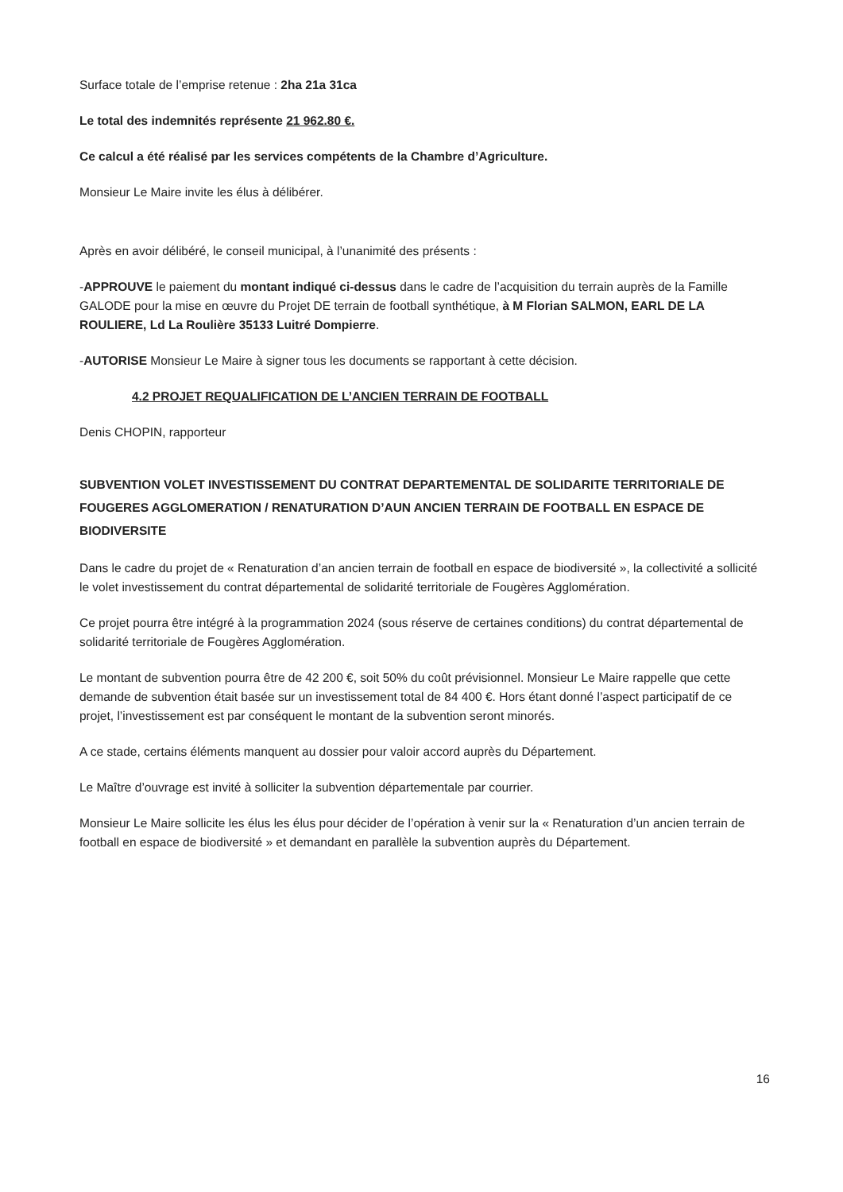Surface totale de l’emprise retenue : 2ha 21a 31ca
Le total des indemnités représente 21 962.80 €.
Ce calcul a été réalisé par les services compétents de la Chambre d’Agriculture.
Monsieur Le Maire invite les élus à délibérer.
Après en avoir délibéré, le conseil municipal, à l’unanimité des présents :
-APPROUVE le paiement du montant indiqué ci-dessus dans le cadre de l’acquisition du terrain auprès de la Famille GALODE pour la mise en œuvre du Projet DE terrain de football synthétique, à M Florian SALMON, EARL DE LA ROULIERE, Ld La Roulière 35133 Luitré Dompierre.
-AUTORISE Monsieur Le Maire à signer tous les documents se rapportant à cette décision.
4.2 PROJET REQUALIFICATION DE L’ANCIEN TERRAIN DE FOOTBALL
Denis CHOPIN, rapporteur
SUBVENTION VOLET INVESTISSEMENT DU CONTRAT DEPARTEMENTAL DE SOLIDARITE TERRITORIALE DE FOUGERES AGGLOMERATION / RENATURATION D’AUN ANCIEN TERRAIN DE FOOTBALL EN ESPACE DE BIODIVERSITE
Dans le cadre du projet de « Renaturation d’an ancien terrain de football en espace de biodiversité », la collectivité a sollicité le volet investissement du contrat départemental de solidarité territoriale de Fougères Agglomération.
Ce projet pourra être intégré à la programmation 2024 (sous réserve de certaines conditions) du contrat départemental de solidarité territoriale de Fougères Agglomération.
Le montant de subvention pourra être de 42 200 €, soit 50% du coût prévisionnel. Monsieur Le Maire rappelle que cette demande de subvention était basée sur un investissement total de 84 400 €. Hors étant donné l’aspect participatif de ce projet, l’investissement est par conséquent le montant de la subvention seront minorés.
A ce stade, certains éléments manquent au dossier pour valoir accord auprès du Département.
Le Maître d’ouvrage est invité à solliciter la subvention départementale par courrier.
Monsieur Le Maire sollicite les élus les élus pour décider de l’opération à venir sur la « Renaturation d’un ancien terrain de football en espace de biodiversité » et demandant en parallèle la subvention auprès du Département.
16